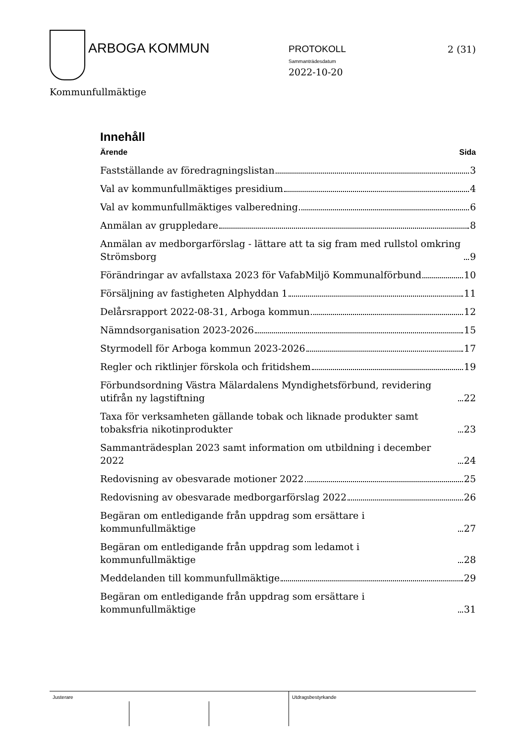ARBOGA KOMMUN PROTOKOLL
Sammanträdesdatum
2022-10-20
2 (31)
Kommunfullmäktige
Innehåll
Ärende Sida
Fastställande av föredragningslistan 3
Val av kommunfullmäktiges presidium 4
Val av kommunfullmäktiges valberedning 6
Anmälan av gruppledare 8
Anmälan av medborgarförslag - lättare att ta sig fram med rullstol omkring Strömsborg 9
Förändringar av avfallstaxa 2023 för VafabMiljö Kommunalförbund 10
Försäljning av fastigheten Alphyddan 1 11
Delårsrapport 2022-08-31, Arboga kommun 12
Nämndsorganisation 2023-2026 15
Styrmodell för Arboga kommun 2023-2026 17
Regler och riktlinjer förskola och fritidshem 19
Förbundsordning Västra Mälardalens Myndighetsförbund, revidering utifrån ny lagstiftning 22
Taxa för verksamheten gällande tobak och liknade produkter samt tobaksfria nikotinprodukter 23
Sammanträdesplan 2023 samt information om utbildning i december 2022 24
Redovisning av obesvarade motioner 2022 25
Redovisning av obesvarade medborgarförslag 2022 26
Begäran om entledigande från uppdrag som ersättare i kommunfullmäktige 27
Begäran om entledigande från uppdrag som ledamot i kommunfullmäktige 28
Meddelanden till kommunfullmäktige 29
Begäran om entledigande från uppdrag som ersättare i kommunfullmäktige 31
Justerare Utdragsbestyrkande